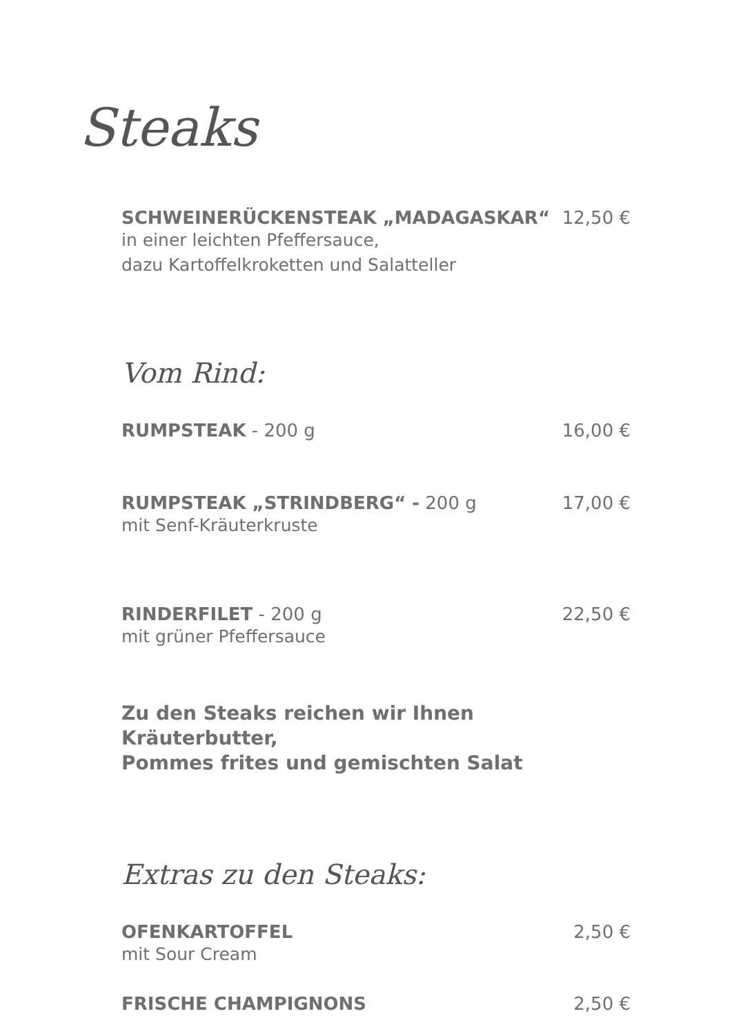Steaks
SCHWEINERÜCKENSTEAK „MADAGASKAR“12,50 €
in einer leichten Pfeffersauce,
dazu Kartoffelkroketten und Salatteller
Vom Rind:
RUMPSTEAK - 200 g 16,00 €
RUMPSTEAK „STRINDBERG“ - 200 g 17,00 €
mit Senf-Kräuterkruste
RINDERFILET - 200 g 22,50 €
mit grüner Pfeffersauce
Zu den Steaks reichen wir Ihnen Kräuterbutter,
Pommes frites und gemischten Salat
Extras zu den Steaks:
OFENKARTOFFEL 2,50 €
mit Sour Cream
FRISCHE CHAMPIGNONS 2,50 €